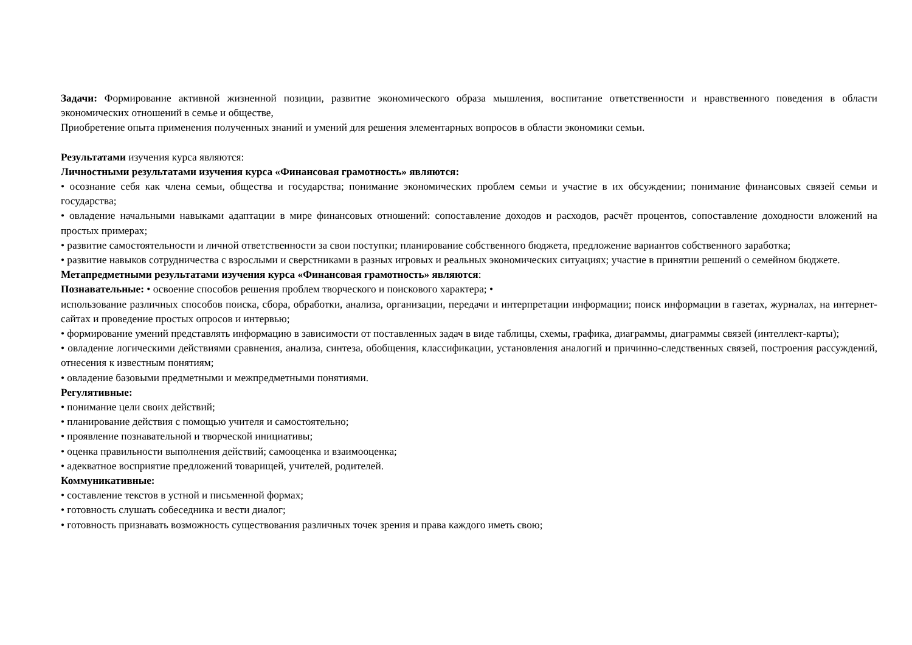Задачи: Формирование активной жизненной позиции, развитие экономического образа мышления, воспитание ответственности и нравственного поведения в области экономических отношений в семье и обществе,
Приобретение опыта применения полученных знаний и умений для решения элементарных вопросов в области экономики семьи.
Результатами изучения курса являются:
Личностными результатами изучения курса «Финансовая грамотность» являются:
• осознание себя как члена семьи, общества и государства; понимание экономических проблем семьи и участие в их обсуждении; понимание финансовых связей семьи и государства;
• овладение начальными навыками адаптации в мире финансовых отношений: сопоставление доходов и расходов, расчёт процентов, сопоставление доходности вложений на простых примерах;
• развитие самостоятельности и личной ответственности за свои поступки; планирование собственного бюджета, предложение вариантов собственного заработка;
• развитие навыков сотрудничества с взрослыми и сверстниками в разных игровых и реальных экономических ситуациях; участие в принятии решений о семейном бюджете.
Метапредметными результатами изучения курса «Финансовая грамотность» являются:
Познавательные: • освоение способов решения проблем творческого и поискового характера; •
использование различных способов поиска, сбора, обработки, анализа, организации, передачи и интерпретации информации; поиск информации в газетах, журналах, на интернет-сайтах и проведение простых опросов и интервью;
• формирование умений представлять информацию в зависимости от поставленных задач в виде таблицы, схемы, графика, диаграммы, диаграммы связей (интеллект-карты);
• овладение логическими действиями сравнения, анализа, синтеза, обобщения, классификации, установления аналогий и причинно-следственных связей, построения рассуждений, отнесения к известным понятиям;
• овладение базовыми предметными и межпредметными понятиями.
Регулятивные:
• понимание цели своих действий;
• планирование действия с помощью учителя и самостоятельно;
• проявление познавательной и творческой инициативы;
• оценка правильности выполнения действий; самооценка и взаимооценка;
• адекватное восприятие предложений товарищей, учителей, родителей.
Коммуникативные:
• составление текстов в устной и письменной формах;
• готовность слушать собеседника и вести диалог;
• готовность признавать возможность существования различных точек зрения и права каждого иметь свою;